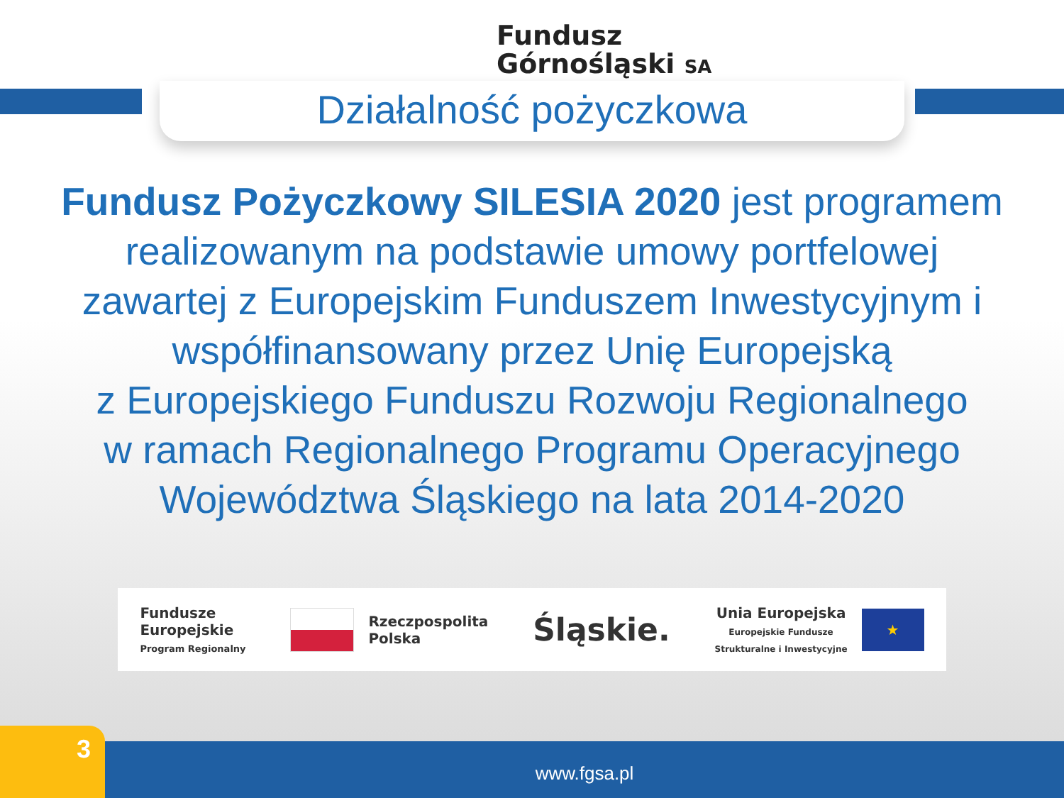Fundusz
Górnośląski SA
Działalność pożyczkowa
Fundusz Pożyczkowy SILESIA 2020 jest programem
realizowanym na podstawie umowy portfelowej
zawartej z Europejskim Funduszem Inwestycyjnym i
współfinansowany przez Unię Europejską
z Europejskiego Funduszu Rozwoju Regionalnego
w ramach Regionalnego Programu Operacyjnego
Województwa Śląskiego na lata 2014-2020
Fundusze
Europejskie
Program Regionalny
Rzeczpospolita
Polska
Śląskie.
Unia Europejska
Europejskie Fundusze
Strukturalne i Inwestycyjne
★
3 www.fgsa.pl